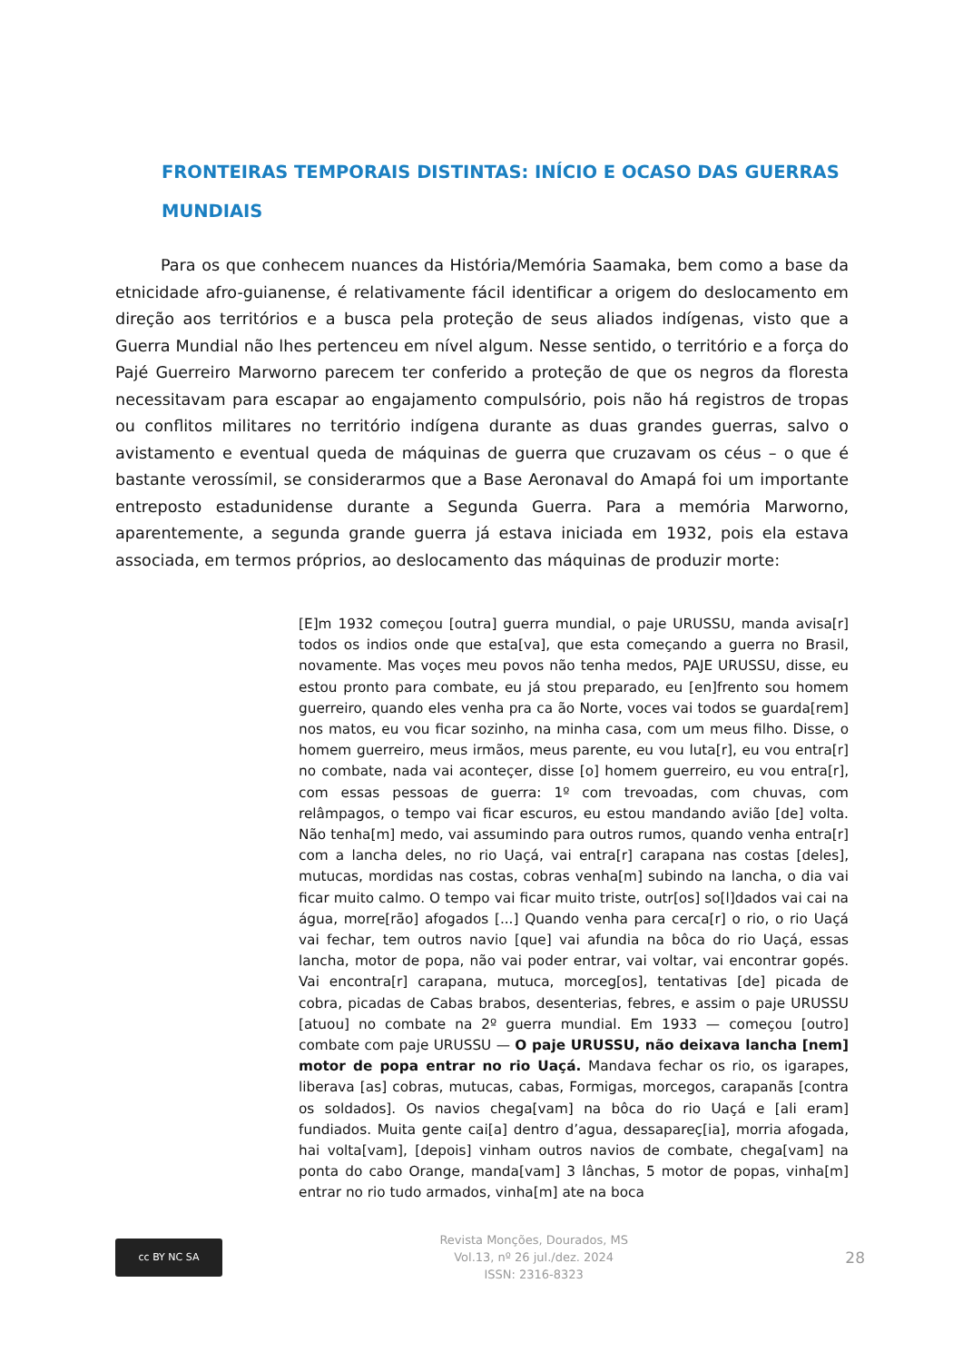FRONTEIRAS TEMPORAIS DISTINTAS: INÍCIO E OCASO DAS GUERRAS MUNDIAIS
Para os que conhecem nuances da História/Memória Saamaka, bem como a base da etnicidade afro-guianense, é relativamente fácil identificar a origem do deslocamento em direção aos territórios e a busca pela proteção de seus aliados indígenas, visto que a Guerra Mundial não lhes pertenceu em nível algum. Nesse sentido, o território e a força do Pajé Guerreiro Marworno parecem ter conferido a proteção de que os negros da floresta necessitavam para escapar ao engajamento compulsório, pois não há registros de tropas ou conflitos militares no território indígena durante as duas grandes guerras, salvo o avistamento e eventual queda de máquinas de guerra que cruzavam os céus – o que é bastante verossímil, se considerarmos que a Base Aeronaval do Amapá foi um importante entreposto estadunidense durante a Segunda Guerra. Para a memória Marworno, aparentemente, a segunda grande guerra já estava iniciada em 1932, pois ela estava associada, em termos próprios, ao deslocamento das máquinas de produzir morte:
[E]m 1932 começou [outra] guerra mundial, o paje URUSSU, manda avisa[r] todos os indios onde que esta[va], que esta começando a guerra no Brasil, novamente. Mas voçes meu povos não tenha medos, PAJE URUSSU, disse, eu estou pronto para combate, eu já stou preparado, eu [en]frento sou homem guerreiro, quando eles venha pra ca ão Norte, voces vai todos se guarda[rem] nos matos, eu vou ficar sozinho, na minha casa, com um meus filho. Disse, o homem guerreiro, meus irmãos, meus parente, eu vou luta[r], eu vou entra[r] no combate, nada vai aconteçer, disse [o] homem guerreiro, eu vou entra[r], com essas pessoas de guerra: 1º com trevoadas, com chuvas, com relâmpagos, o tempo vai ficar escuros, eu estou mandando avião [de] volta. Não tenha[m] medo, vai assumindo para outros rumos, quando venha entra[r] com a lancha deles, no rio Uaçá, vai entra[r] carapana nas costas [deles], mutucas, mordidas nas costas, cobras venha[m] subindo na lancha, o dia vai ficar muito calmo. O tempo vai ficar muito triste, outr[os] so[l]dados vai cai na água, morre[rão] afogados [...] Quando venha para cerca[r] o rio, o rio Uaçá vai fechar, tem outros navio [que] vai afundia na bôca do rio Uaçá, essas lancha, motor de popa, não vai poder entrar, vai voltar, vai encontrar gopés. Vai encontra[r] carapana, mutuca, morceg[os], tentativas [de] picada de cobra, picadas de Cabas brabos, desenterias, febres, e assim o paje URUSSU [atuou] no combate na 2º guerra mundial. Em 1933 — começou [outro] combate com paje URUSSU — O paje URUSSU, não deixava lancha [nem] motor de popa entrar no rio Uaçá. Mandava fechar os rio, os igarapes, liberava [as] cobras, mutucas, cabas, Formigas, morcegos, carapanãs [contra os soldados]. Os navios chega[vam] na bôca do rio Uaçá e [ali eram] fundiados. Muita gente cai[a] dentro d’agua, dessapareç[ia], morria afogada, hai volta[vam], [depois] vinham outros navios de combate, chega[vam] na ponta do cabo Orange, manda[vam] 3 lânchas, 5 motor de popas, vinha[m] entrar no rio tudo armados, vinha[m] ate na boca
cc BY NC SA
Revista Monções, Dourados, MS
Vol.13, nº 26 jul./dez. 2024
ISSN: 2316-8323
28